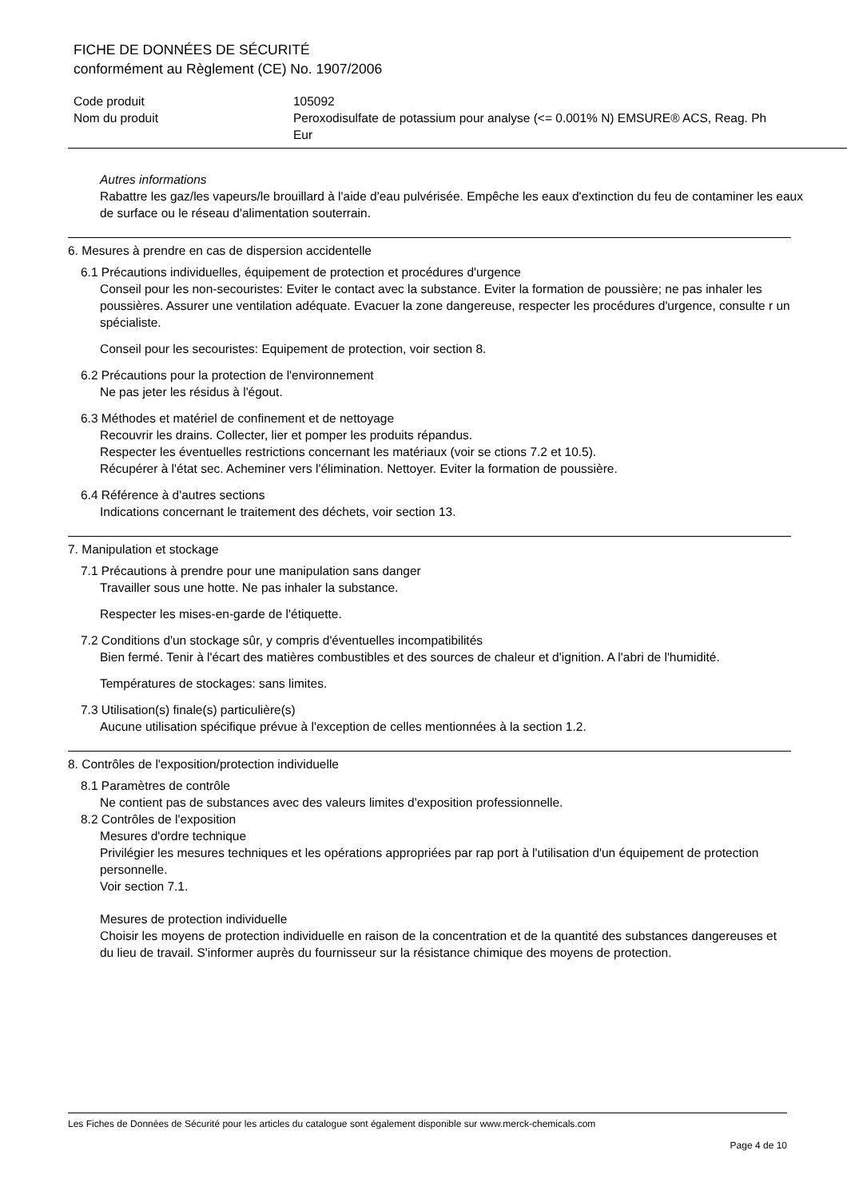FICHE DE DONNÉES DE SÉCURITÉ
conformément au Règlement (CE) No. 1907/2006
Code produit
Nom du produit
105092
Peroxodisulfate de potassium pour analyse (<= 0.001% N) EMSURE® ACS, Reag. Ph Eur
Autres informations
Rabattre les gaz/les vapeurs/le brouillard à l'aide d'eau pulvérisée. Empêche les eaux d'extinction du feu de contaminer les eaux de surface ou le réseau d'alimentation souterrain.
6. Mesures à prendre en cas de dispersion accidentelle
6.1 Précautions individuelles, équipement de protection et procédures d'urgence
Conseil pour les non-secouristes: Eviter le contact avec la substance. Eviter la formation de poussière; ne pas inhaler les poussières. Assurer une ventilation adéquate. Evacuer la zone dangereuse, respecter les procédures d'urgence, consulte r un spécialiste.
Conseil pour les secouristes: Equipement de protection, voir section 8.
6.2 Précautions pour la protection de l'environnement
Ne pas jeter les résidus à l'égout.
6.3 Méthodes et matériel de confinement et de nettoyage
Recouvrir les drains. Collecter, lier et pomper les produits répandus.
Respecter les éventuelles restrictions concernant les matériaux (voir se ctions 7.2 et 10.5).
Récupérer à l'état sec. Acheminer vers l'élimination. Nettoyer. Eviter la formation de poussière.
6.4 Référence à d'autres sections
Indications concernant le traitement des déchets, voir section 13.
7. Manipulation et stockage
7.1 Précautions à prendre pour une manipulation sans danger
Travailler sous une hotte. Ne pas inhaler la substance.
Respecter les mises-en-garde de l'étiquette.
7.2 Conditions d'un stockage sûr, y compris d'éventuelles incompatibilités
Bien fermé. Tenir à l'écart des matières combustibles et des sources de chaleur et d'ignition. A l'abri de l'humidité.
Températures de stockages: sans limites.
7.3 Utilisation(s) finale(s) particulière(s)
Aucune utilisation spécifique prévue à l'exception de celles mentionnées à la section 1.2.
8. Contrôles de l'exposition/protection individuelle
8.1 Paramètres de contrôle
Ne contient pas de substances avec des valeurs limites d'exposition professionnelle.
8.2 Contrôles de l'exposition
Mesures d'ordre technique
Privilégier les mesures techniques et les opérations appropriées par rap port à l'utilisation d'un équipement de protection personnelle.
Voir section 7.1.
Mesures de protection individuelle
Choisir les moyens de protection individuelle en raison de la concentration et de la quantité des substances dangereuses et du lieu de travail. S'informer auprès du fournisseur sur la résistance chimique des moyens de protection.
Les Fiches de Données de Sécurité pour les articles du catalogue sont également disponible sur www.merck-chemicals.com
Page 4 de 10